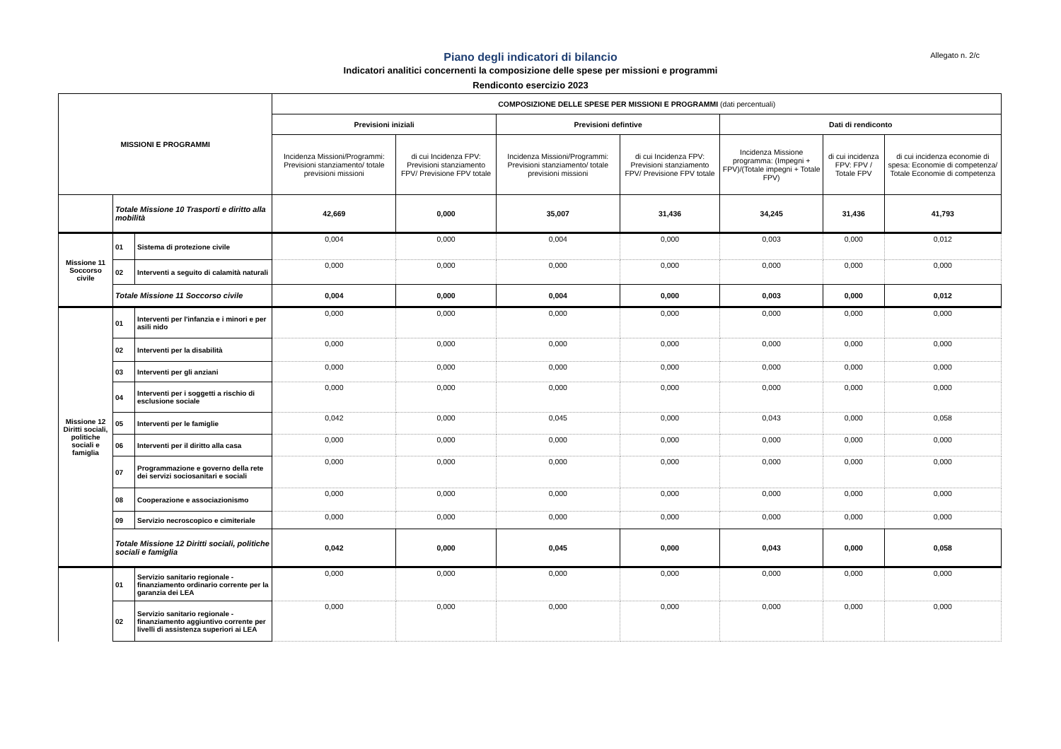Allegato n. 2/c
Piano degli indicatori di bilancio
Indicatori analitici concernenti la composizione delle spese per missioni e programmi
Rendiconto esercizio 2023
| MISSIONI E PROGRAMMI | | | COMPOSIZIONE DELLE SPESE PER MISSIONI E PROGRAMMI (dati percentuali) | | | | | | |
| --- | --- | --- | --- | --- | --- | --- | --- | --- | --- |
| | | | Previsioni iniziali | | Previsioni defintive | | Dati di rendiconto | | |
| | | | Incidenza Missioni/Programmi: Previsioni stanziamento/ totale previsioni missioni | di cui Incidenza FPV: Previsioni stanziamento FPV/ Previsione FPV totale | Incidenza Missioni/Programmi: Previsioni stanziamento/ totale previsioni missioni | di cui Incidenza FPV: Previsioni stanziamento FPV/ Previsione FPV totale | Incidenza Missione programma: (Impegni + FPV)/(Totale impegni + Totale FPV) | di cui incidenza FPV: FPV / Totale FPV | di cui incidenza economie di spesa: Economie di competenza/ Totale Economie di competenza |
| | Totale Missione 10 Trasporti e diritto alla mobilità | | 42,669 | 0,000 | 35,007 | 31,436 | 34,245 | 31,436 | 41,793 |
| Missione 11 Soccorso civile | 01 | Sistema di protezione civile | 0,004 | 0,000 | 0,004 | 0,000 | 0,003 | 0,000 | 0,012 |
| | 02 | Interventi a seguito di calamità naturali | 0,000 | 0,000 | 0,000 | 0,000 | 0,000 | 0,000 | 0,000 |
| | Totale Missione 11 Soccorso civile | | 0,004 | 0,000 | 0,004 | 0,000 | 0,003 | 0,000 | 0,012 |
| Missione 12 Diritti sociali, politiche sociali e famiglia | 01 | Interventi per l'infanzia e i minori e per asili nido | 0,000 | 0,000 | 0,000 | 0,000 | 0,000 | 0,000 | 0,000 |
| | 02 | Interventi per la disabilità | 0,000 | 0,000 | 0,000 | 0,000 | 0,000 | 0,000 | 0,000 |
| | 03 | Interventi per gli anziani | 0,000 | 0,000 | 0,000 | 0,000 | 0,000 | 0,000 | 0,000 |
| | 04 | Interventi per i soggetti a rischio di esclusione sociale | 0,000 | 0,000 | 0,000 | 0,000 | 0,000 | 0,000 | 0,000 |
| | 05 | Interventi per le famiglie | 0,042 | 0,000 | 0,045 | 0,000 | 0,043 | 0,000 | 0,058 |
| | 06 | Interventi per il diritto alla casa | 0,000 | 0,000 | 0,000 | 0,000 | 0,000 | 0,000 | 0,000 |
| | 07 | Programmazione e governo della rete dei servizi sociosanitari e sociali | 0,000 | 0,000 | 0,000 | 0,000 | 0,000 | 0,000 | 0,000 |
| | 08 | Cooperazione e associazionismo | 0,000 | 0,000 | 0,000 | 0,000 | 0,000 | 0,000 | 0,000 |
| | 09 | Servizio necroscopico e cimiteriale | 0,000 | 0,000 | 0,000 | 0,000 | 0,000 | 0,000 | 0,000 |
| | Totale Missione 12 Diritti sociali, politiche sociali e famiglia | | 0,042 | 0,000 | 0,045 | 0,000 | 0,043 | 0,000 | 0,058 |
| | 01 | Servizio sanitario regionale - finanziamento ordinario corrente per la garanzia dei LEA | 0,000 | 0,000 | 0,000 | 0,000 | 0,000 | 0,000 | 0,000 |
| | 02 | Servizio sanitario regionale - finanziamento aggiuntivo corrente per livelli di assistenza superiori ai LEA | 0,000 | 0,000 | 0,000 | 0,000 | 0,000 | 0,000 | 0,000 |